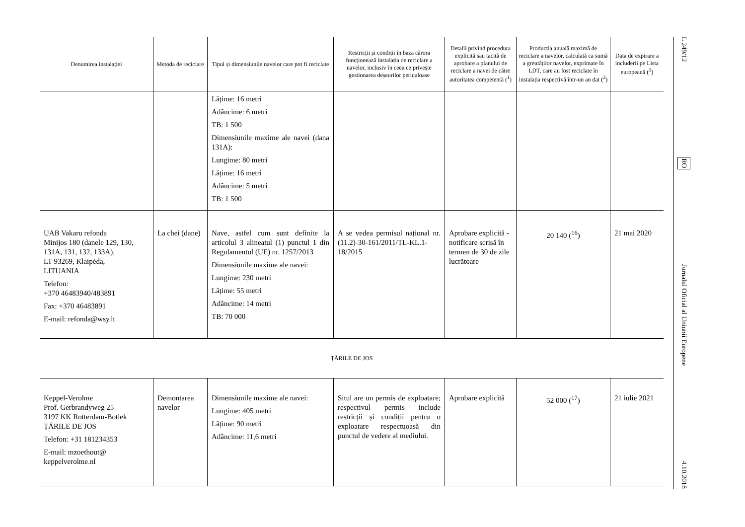| Denumirea instalației | Metoda de reciclare | Tipul și dimensiunile navelor care pot fi reciclate | Restricții și condiții în baza cărora funcționează instalația de reciclare a navelor, inclusiv în ceea ce privește gestionarea deșeurilor periculoase | Detalii privind procedura explicită sau tacită de aprobare a planului de reciclare a navei de către autoritatea competentă (<sup>1</sup>) | Producția anuală maximă de reciclare a navelor, calculată ca sumă a greutăților navelor, exprimate în LDT, care au fost reciclate în instalația respectivă într-un an dat (<sup>2</sup>) | Data de expirare a includerii pe Lista europeană (<sup>3</sup>) |
| --- | --- | --- | --- | --- | --- | --- |
| | | Lățime: 16 metri Adâncime: 6 metri TB: 1 500 Dimensiunile maxime ale navei (dana 131A): Lungime: 80 metri Lățime: 16 metri Adâncime: 5 metri TB: 1 500 | | | | |
| UAB Vakaru refonda Minijos 180 (danele 129, 130, 131A, 131, 132, 133A), LT 93269, Klaipėda, LITUANIA Telefon: +370 46483940/483891 Fax: +370 46483891 E-mail: refonda@wsy.lt | La chei (dane) | Nave, astfel cum sunt definite la articolul 3 alineatul (1) punctul 1 din Regulamentul (UE) nr. 1257/2013 Dimensiunile maxime ale navei: Lungime: 230 metri Lățime: 55 metri Adâncime: 14 metri TB: 70 000 | A se vedea permisul național nr. (11.2)-30-161/2011/TL-KL.1-18/2015 | Aprobare explicită - notificare scrisă în termen de 30 de zile lucrătoare | 20 140 (<sup>16</sup>) | 21 mai 2020 |
| ȚĂRILE DE JOS | | | | | | |
| Keppel-Verolme Prof. Gerbrandyweg 25 3197 KK Rotterdam-Botlek ȚĂRILE DE JOS Telefon: +31 181234353 E-mail: mzoethout@ keppelverolme.nl | Demontarea navelor | Dimensiunile maxime ale navei: Lungime: 405 metri Lățime: 90 metri Adâncime: 11,6 metri | Situl are un permis de exploatare; respectivul permis include restricții și condiții pentru o exploatare respectuoasă din punctul de vedere al mediului. | Aprobare explicită | 52 000 (<sup>17</sup>) | 21 iulie 2021 |
L 249/12
RO
Jurnalul Oficial al Uniunii Europene
4.10.2018